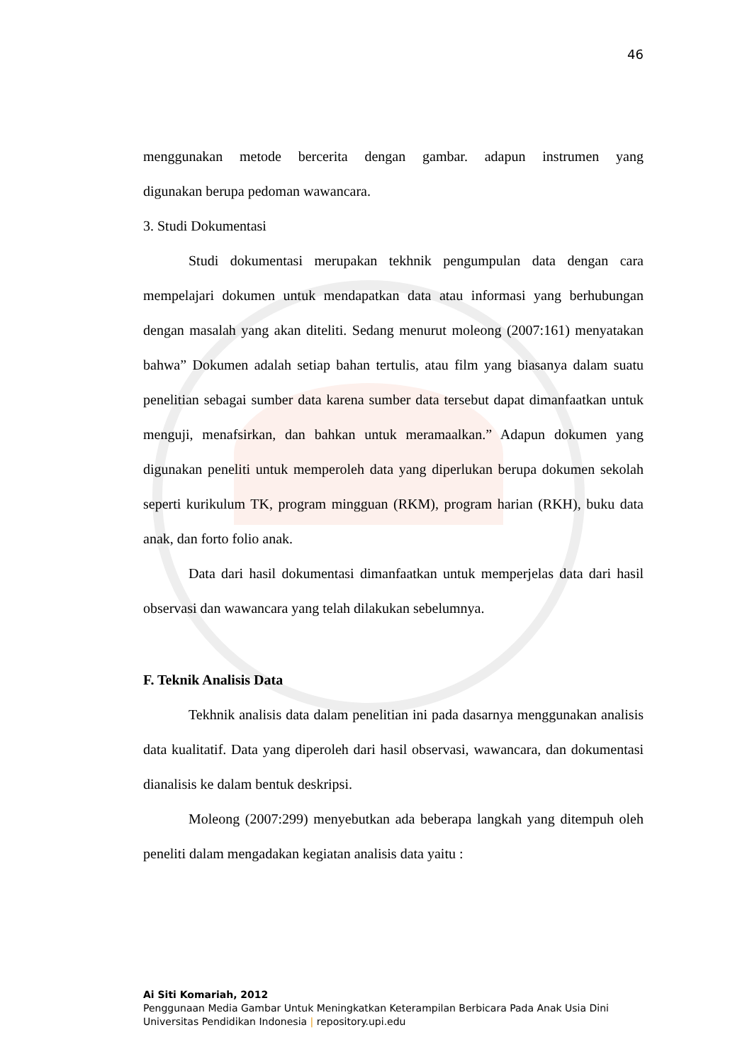46
menggunakan metode bercerita dengan gambar. adapun instrumen yang
digunakan berupa pedoman wawancara.
3. Studi Dokumentasi
Studi dokumentasi merupakan tekhnik pengumpulan data dengan cara mempelajari dokumen untuk mendapatkan data atau informasi yang berhubungan dengan masalah yang akan diteliti. Sedang menurut moleong (2007:161) menyatakan bahwa” Dokumen adalah setiap bahan tertulis, atau film yang biasanya dalam suatu penelitian sebagai sumber data karena sumber data tersebut dapat dimanfaatkan untuk menguji, menafsirkan, dan bahkan untuk meramaalkan.” Adapun dokumen yang digunakan peneliti untuk memperoleh data yang diperlukan berupa dokumen sekolah seperti kurikulum TK, program mingguan (RKM), program harian (RKH), buku data anak, dan forto folio anak.
Data dari hasil dokumentasi dimanfaatkan untuk memperjelas data dari hasil observasi dan wawancara yang telah dilakukan sebelumnya.
F. Teknik Analisis Data
Tekhnik analisis data dalam penelitian ini pada dasarnya menggunakan analisis data kualitatif. Data yang diperoleh dari hasil observasi, wawancara, dan dokumentasi dianalisis ke dalam bentuk deskripsi.
Moleong (2007:299) menyebutkan ada beberapa langkah yang ditempuh oleh peneliti dalam mengadakan kegiatan analisis data yaitu :
Ai Siti Komariah, 2012
Penggunaan Media Gambar Untuk Meningkatkan Keterampilan Berbicara Pada Anak Usia Dini
Universitas Pendidikan Indonesia | repository.upi.edu